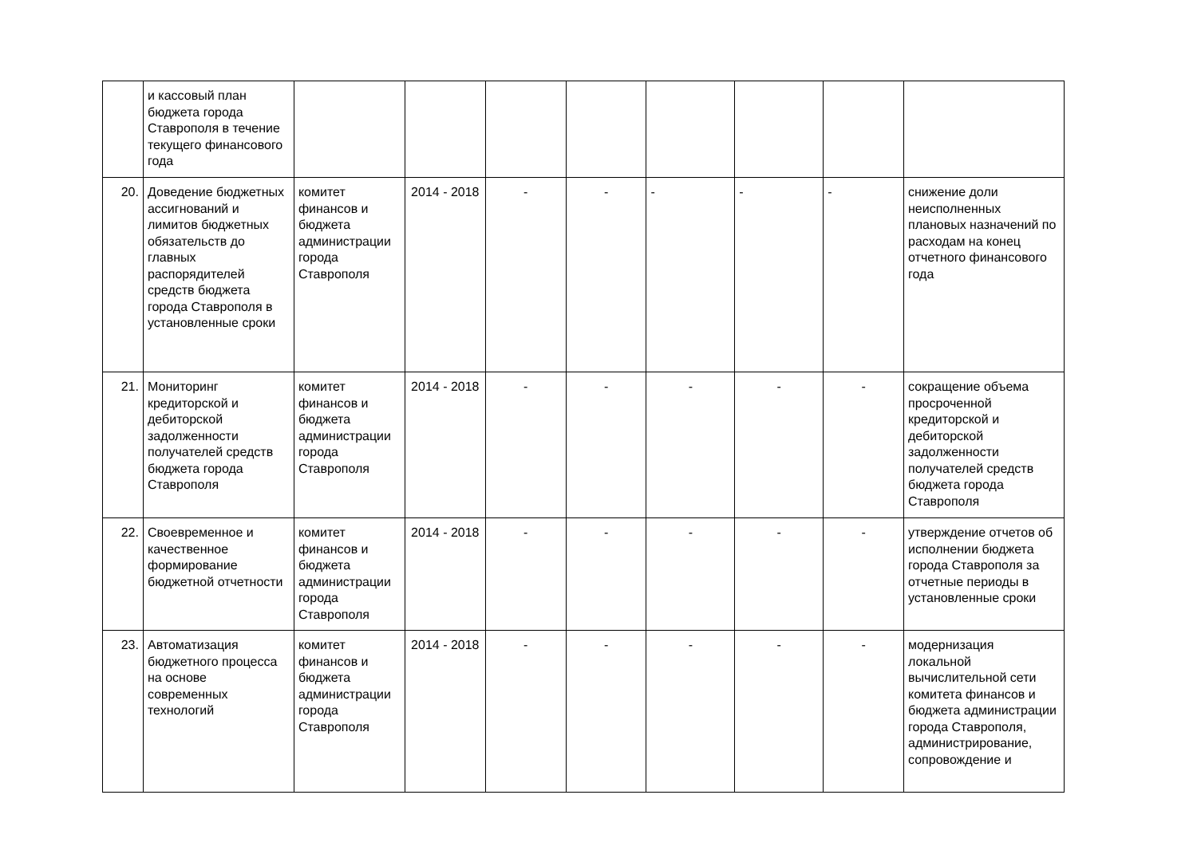| | и кассовый план бюджета города Ставрополя в течение текущего финансового года | | | | | | | | |
| 20. | Доведение бюджетных ассигнований и лимитов бюджетных обязательств до главных распорядителей средств бюджета города Ставрополя в установленные сроки | комитет финансов и бюджета администрации города Ставрополя | 2014 - 2018 | - | - | - | - | - | снижение доли неисполненных плановых назначений по расходам на конец отчетного финансового года |
| 21. | Мониторинг кредиторской и дебиторской задолженности получателей средств бюджета города Ставрополя | комитет финансов и бюджета администрации города Ставрополя | 2014 - 2018 | - | - | - | - | - | сокращение объема просроченной кредиторской и дебиторской задолженности получателей средств бюджета города Ставрополя |
| 22. | Своевременное и качественное формирование бюджетной отчетности | комитет финансов и бюджета администрации города Ставрополя | 2014 - 2018 | - | - | - | - | - | утверждение отчетов об исполнении бюджета города Ставрополя за отчетные периоды в установленные сроки |
| 23. | Автоматизация бюджетного процесса на основе современных технологий | комитет финансов и бюджета администрации города Ставрополя | 2014 - 2018 | - | - | - | - | - | модернизация локальной вычислительной сети комитета финансов и бюджета администрации города Ставрополя, администрирование, сопровождение и |